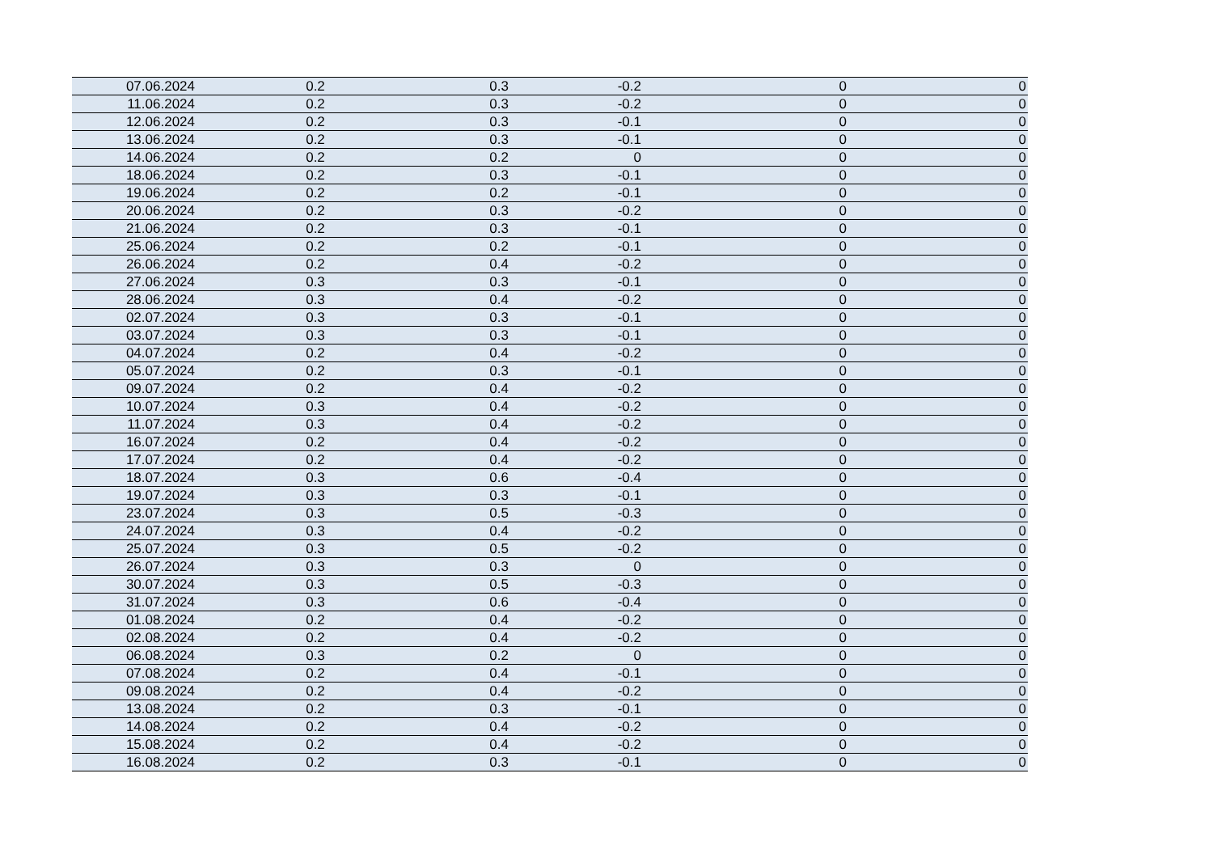| 07.06.2024 | 0.2 | 0.3 | -0.2 | 0 | 0 |
| 11.06.2024 | 0.2 | 0.3 | -0.2 | 0 | 0 |
| 12.06.2024 | 0.2 | 0.3 | -0.1 | 0 | 0 |
| 13.06.2024 | 0.2 | 0.3 | -0.1 | 0 | 0 |
| 14.06.2024 | 0.2 | 0.2 | 0 | 0 | 0 |
| 18.06.2024 | 0.2 | 0.3 | -0.1 | 0 | 0 |
| 19.06.2024 | 0.2 | 0.2 | -0.1 | 0 | 0 |
| 20.06.2024 | 0.2 | 0.3 | -0.2 | 0 | 0 |
| 21.06.2024 | 0.2 | 0.3 | -0.1 | 0 | 0 |
| 25.06.2024 | 0.2 | 0.2 | -0.1 | 0 | 0 |
| 26.06.2024 | 0.2 | 0.4 | -0.2 | 0 | 0 |
| 27.06.2024 | 0.3 | 0.3 | -0.1 | 0 | 0 |
| 28.06.2024 | 0.3 | 0.4 | -0.2 | 0 | 0 |
| 02.07.2024 | 0.3 | 0.3 | -0.1 | 0 | 0 |
| 03.07.2024 | 0.3 | 0.3 | -0.1 | 0 | 0 |
| 04.07.2024 | 0.2 | 0.4 | -0.2 | 0 | 0 |
| 05.07.2024 | 0.2 | 0.3 | -0.1 | 0 | 0 |
| 09.07.2024 | 0.2 | 0.4 | -0.2 | 0 | 0 |
| 10.07.2024 | 0.3 | 0.4 | -0.2 | 0 | 0 |
| 11.07.2024 | 0.3 | 0.4 | -0.2 | 0 | 0 |
| 16.07.2024 | 0.2 | 0.4 | -0.2 | 0 | 0 |
| 17.07.2024 | 0.2 | 0.4 | -0.2 | 0 | 0 |
| 18.07.2024 | 0.3 | 0.6 | -0.4 | 0 | 0 |
| 19.07.2024 | 0.3 | 0.3 | -0.1 | 0 | 0 |
| 23.07.2024 | 0.3 | 0.5 | -0.3 | 0 | 0 |
| 24.07.2024 | 0.3 | 0.4 | -0.2 | 0 | 0 |
| 25.07.2024 | 0.3 | 0.5 | -0.2 | 0 | 0 |
| 26.07.2024 | 0.3 | 0.3 | 0 | 0 | 0 |
| 30.07.2024 | 0.3 | 0.5 | -0.3 | 0 | 0 |
| 31.07.2024 | 0.3 | 0.6 | -0.4 | 0 | 0 |
| 01.08.2024 | 0.2 | 0.4 | -0.2 | 0 | 0 |
| 02.08.2024 | 0.2 | 0.4 | -0.2 | 0 | 0 |
| 06.08.2024 | 0.3 | 0.2 | 0 | 0 | 0 |
| 07.08.2024 | 0.2 | 0.4 | -0.1 | 0 | 0 |
| 09.08.2024 | 0.2 | 0.4 | -0.2 | 0 | 0 |
| 13.08.2024 | 0.2 | 0.3 | -0.1 | 0 | 0 |
| 14.08.2024 | 0.2 | 0.4 | -0.2 | 0 | 0 |
| 15.08.2024 | 0.2 | 0.4 | -0.2 | 0 | 0 |
| 16.08.2024 | 0.2 | 0.3 | -0.1 | 0 | 0 |